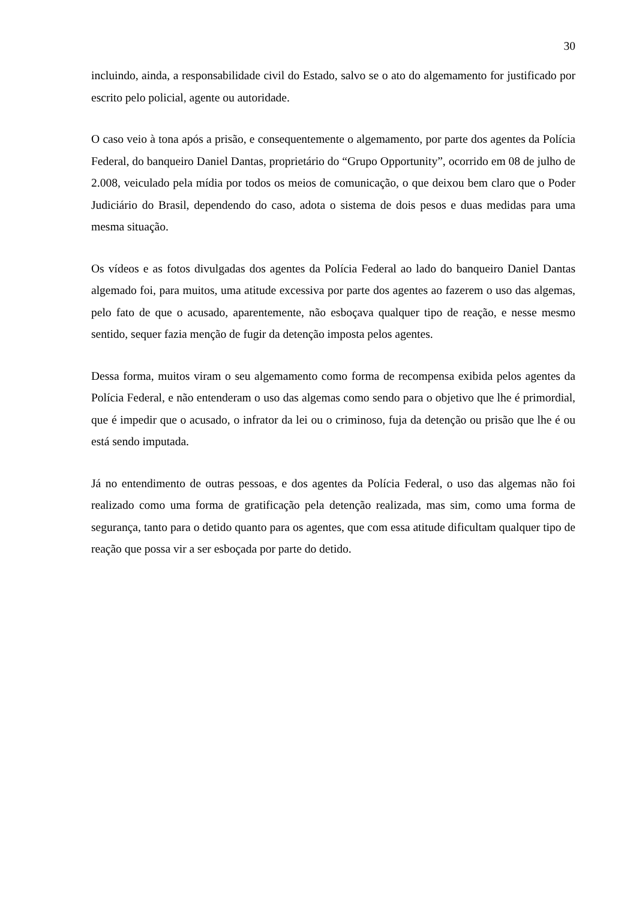30
incluindo, ainda, a responsabilidade civil do Estado, salvo se o ato do algemamento for justificado por escrito pelo policial, agente ou autoridade.
O caso veio à tona após a prisão, e consequentemente o algemamento, por parte dos agentes da Polícia Federal, do banqueiro Daniel Dantas, proprietário do “Grupo Opportunity”, ocorrido em 08 de julho de 2.008, veiculado pela mídia por todos os meios de comunicação, o que deixou bem claro que o Poder Judiciário do Brasil, dependendo do caso, adota o sistema de dois pesos e duas medidas para uma mesma situação.
Os vídeos e as fotos divulgadas dos agentes da Polícia Federal ao lado do banqueiro Daniel Dantas algemado foi, para muitos, uma atitude excessiva por parte dos agentes ao fazerem o uso das algemas, pelo fato de que o acusado, aparentemente, não esboçava qualquer tipo de reação, e nesse mesmo sentido, sequer fazia menção de fugir da detenção imposta pelos agentes.
Dessa forma, muitos viram o seu algemamento como forma de recompensa exibida pelos agentes da Polícia Federal, e não entenderam o uso das algemas como sendo para o objetivo que lhe é primordial, que é impedir que o acusado, o infrator da lei ou o criminoso, fuja da detenção ou prisão que lhe é ou está sendo imputada.
Já no entendimento de outras pessoas, e dos agentes da Polícia Federal, o uso das algemas não foi realizado como uma forma de gratificação pela detenção realizada, mas sim, como uma forma de segurança, tanto para o detido quanto para os agentes, que com essa atitude dificultam qualquer tipo de reação que possa vir a ser esboçada por parte do detido.